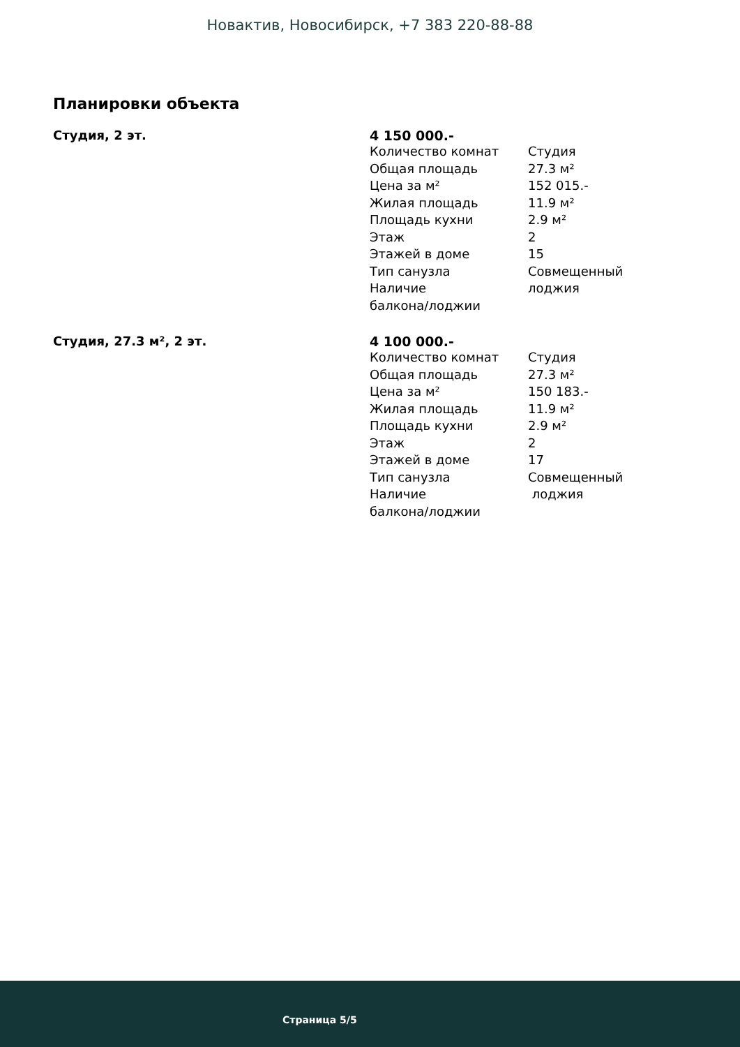Новактив, Новосибирск, +7 383 220-88-88
Планировки объекта
Студия, 2 эт. 4 150 000.-
| Количество комнат | Студия |
| Общая площадь | 27.3 м² |
| Цена за м² | 152 015.- |
| Жилая площадь | 11.9 м² |
| Площадь кухни | 2.9 м² |
| Этаж | 2 |
| Этажей в доме | 15 |
| Тип санузла | Совмещенный |
| Наличие балкона/лоджии | лоджия |
Студия, 27.3 м², 2 эт. 4 100 000.-
| Количество комнат | Студия |
| Общая площадь | 27.3 м² |
| Цена за м² | 150 183.- |
| Жилая площадь | 11.9 м² |
| Площадь кухни | 2.9 м² |
| Этаж | 2 |
| Этажей в доме | 17 |
| Тип санузла | Совмещенный |
| Наличие балкона/лоджии | лоджия |
Страница 5/5